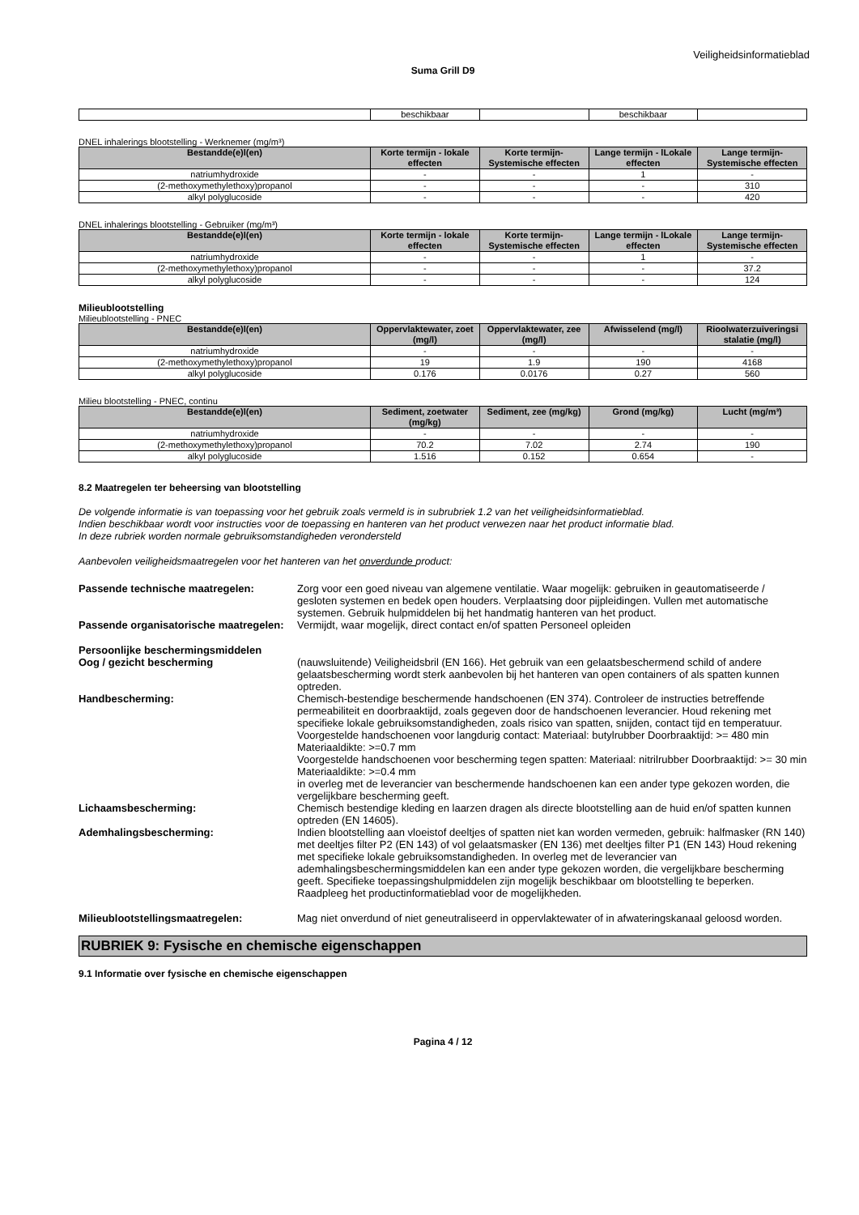Veiligheidsinformatieblad
Suma Grill D9
| | beschikbaar | | beschikbaar | |
DNEL inhalerings blootstelling - Werknemer (mg/m³)
| Bestandde(e)l(en) | Korte termijn - lokale effecten | Korte termijn-Systemische effecten | Lange termijn - lLokale effecten | Lange termijn-Systemische effecten |
| --- | --- | --- | --- | --- |
| natriumhydroxide | - | - | 1 | - |
| (2-methoxymethylethoxy)propanol | - | - | - | 310 |
| alkyl polyglucoside | - | - | - | 420 |
DNEL inhalerings blootstelling - Gebruiker (mg/m³)
| Bestandde(e)l(en) | Korte termijn - lokale effecten | Korte termijn-Systemische effecten | Lange termijn - lLokale effecten | Lange termijn-Systemische effecten |
| --- | --- | --- | --- | --- |
| natriumhydroxide | - | - | 1 | - |
| (2-methoxymethylethoxy)propanol | - | - | - | 37.2 |
| alkyl polyglucoside | - | - | - | 124 |
Milieublootstelling
Milieublootstelling - PNEC
| Bestandde(e)l(en) | Oppervlaktewater, zoet (mg/l) | Oppervlaktewater, zee (mg/l) | Afwisselend (mg/l) | Rioolwaterzuiveringsi stalatie (mg/l) |
| --- | --- | --- | --- | --- |
| natriumhydroxide | - | - | - | - |
| (2-methoxymethylethoxy)propanol | 19 | 1.9 | 190 | 4168 |
| alkyl polyglucoside | 0.176 | 0.0176 | 0.27 | 560 |
Milieu blootstelling - PNEC, continu
| Bestandde(e)l(en) | Sediment, zoetwater (mg/kg) | Sediment, zee (mg/kg) | Grond (mg/kg) | Lucht (mg/m³) |
| --- | --- | --- | --- | --- |
| natriumhydroxide | - | - | - | - |
| (2-methoxymethylethoxy)propanol | 70.2 | 7.02 | 2.74 | 190 |
| alkyl polyglucoside | 1.516 | 0.152 | 0.654 | - |
8.2 Maatregelen ter beheersing van blootstelling
De volgende informatie is van toepassing voor het gebruik zoals vermeld is in subrubriek 1.2 van het veiligheidsinformatieblad.
Indien beschikbaar wordt voor instructies voor de toepassing en hanteren van het product verwezen naar het product informatie blad.
In deze rubriek worden normale gebruiksomstandigheden verondersteld
Aanbevolen veiligheidsmaatregelen voor het hanteren van het onverdunde product:
Passende technische maatregelen: Zorg voor een goed niveau van algemene ventilatie. Waar mogelijk: gebruiken in geautomatiseerde / gesloten systemen en bedek open houders. Verplaatsing door pijpleidingen. Vullen met automatische systemen. Gebruik hulpmiddelen bij het handmatig hanteren van het product.
Passende organisatorische maatregelen:
Vermijdt, waar mogelijk, direct contact en/of spatten Personeel opleiden
Persoonlijke beschermingsmiddelen
Oog / gezicht bescherming (nauwsluitende) Veiligheidsbril (EN 166). Het gebruik van een gelaatsbeschermend schild of andere gelaatsbescherming wordt sterk aanbevolen bij het hanteren van open containers of als spatten kunnen optreden.
Handbescherming: Chemisch-bestendige beschermende handschoenen (EN 374). Controleer de instructies betreffende permeabiliteit en doorbraaktijd, zoals gegeven door de handschoenen leverancier. Houd rekening met specifieke lokale gebruiksomstandigheden, zoals risico van spatten, snijden, contact tijd en temperatuur.
Voorgestelde handschoenen voor langdurig contact: Materiaal: butylrubber Doorbraaktijd: >= 480 min Materiaaldikte: >=0.7 mm
Voorgestelde handschoenen voor bescherming tegen spatten: Materiaal: nitrilrubber Doorbraaktijd: >= 30 min Materiaaldikte: >=0.4 mm
in overleg met de leverancier van beschermende handschoenen kan een ander type gekozen worden, die vergelijkbare bescherming geeft.
Lichaamsbescherming: Chemisch bestendige kleding en laarzen dragen als directe blootstelling aan de huid en/of spatten kunnen optreden (EN 14605).
Ademhalingsbescherming: Indien blootstelling aan vloeistof deeltjes of spatten niet kan worden vermeden, gebruik: halfmasker (RN 140) met deeltjes filter P2 (EN 143) of vol gelaatsmasker (EN 136) met deeltjes filter P1 (EN 143) Houd rekening met specifieke lokale gebruiksomstandigheden. In overleg met de leverancier van ademhalingsbeschermingsmiddelen kan een ander type gekozen worden, die vergelijkbare bescherming geeft. Specifieke toepassingshulpmiddelen zijn mogelijk beschikbaar om blootstelling te beperken. Raadpleeg het productinformatieblad voor de mogelijkheden.
Milieublootstellingsmaatregelen: Mag niet onverdund of niet geneutraliseerd in oppervlaktewater of in afwateringskanaal geloosd worden.
RUBRIEK 9: Fysische en chemische eigenschappen
9.1 Informatie over fysische en chemische eigenschappen
Pagina 4 / 12